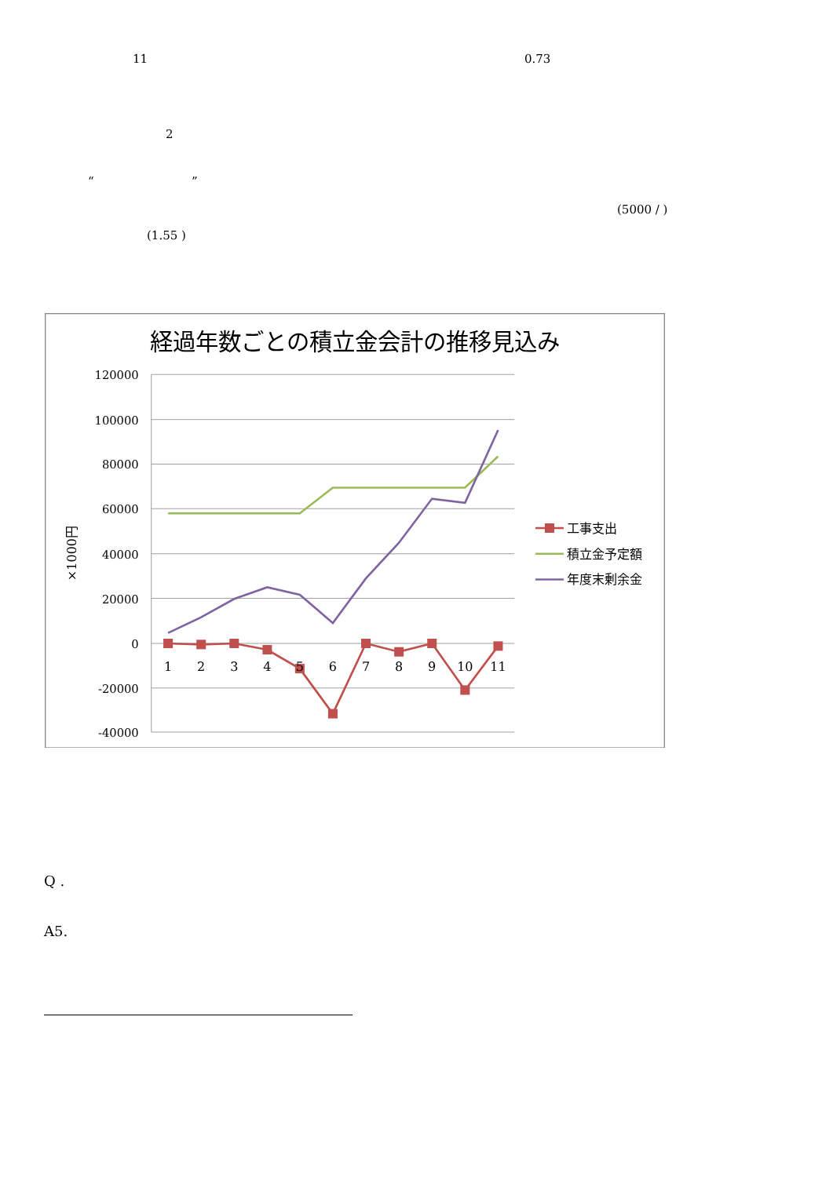11 0.73
2
“ ”
(5000 / )
(1.55 )
経過年数ごとの積立金会計の推移見込み
120000
100000
80000
60000
40000
20000
0
-20000
-40000
×1000円
1
2
3
4
5
6
7
8
9
10
11
工事支出
積立金予定額
年度末剰余金
Q .
A5.